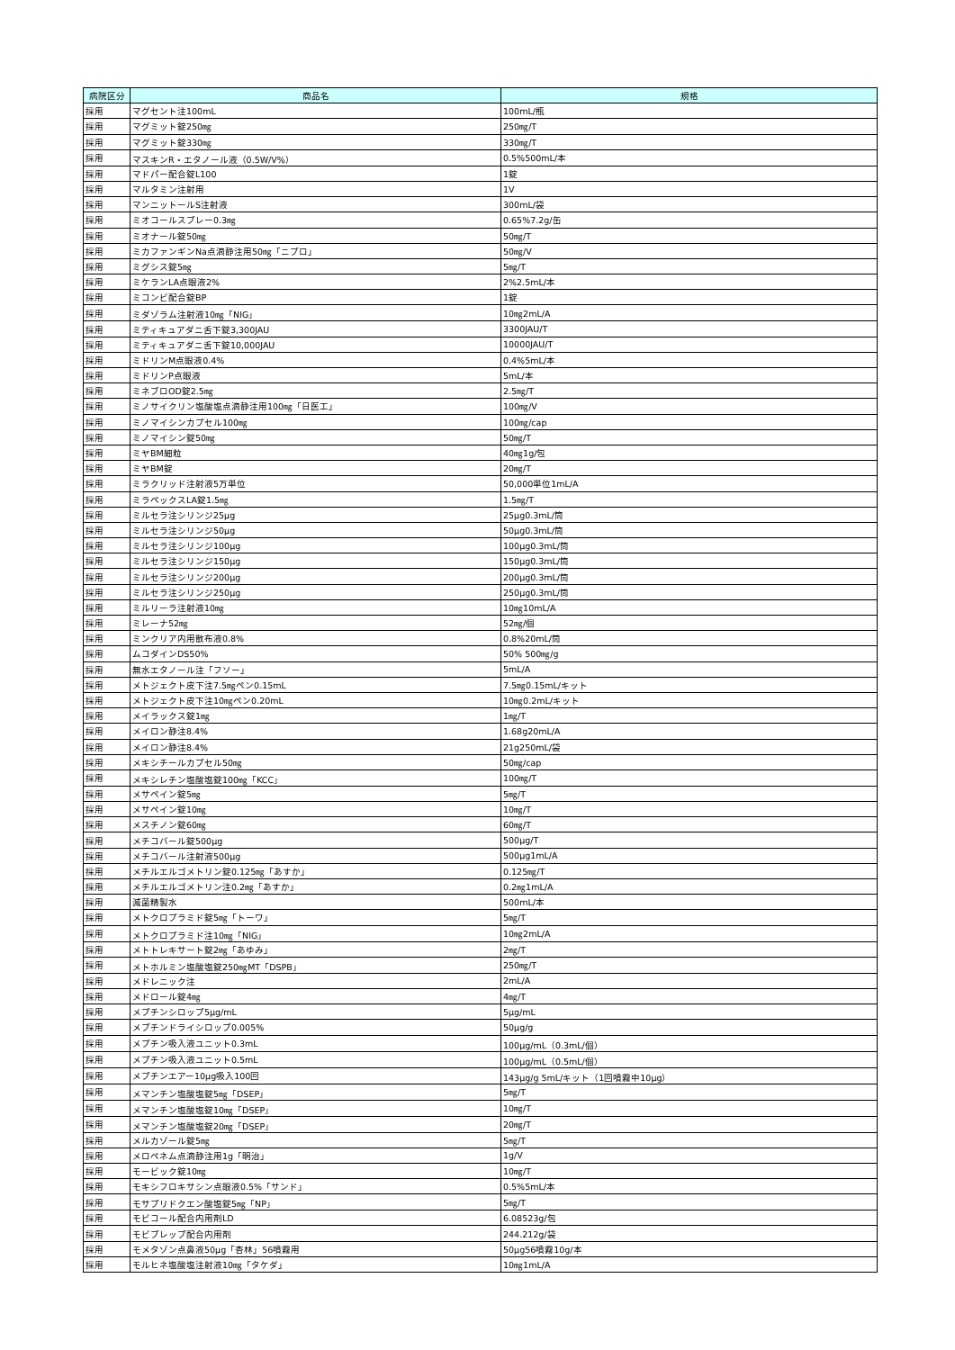| 病院区分 | 商品名 | 規格 |
| --- | --- | --- |
| 採用 | マグセント注100mL | 100mL/瓶 |
| 採用 | マグミット錠250㎎ | 250㎎/T |
| 採用 | マグミット錠330㎎ | 330㎎/T |
| 採用 | マスキンR・エタノール液（0.5W/V%） | 0.5%500mL/本 |
| 採用 | マドパー配合錠L100 | 1錠 |
| 採用 | マルタミン注射用 | 1V |
| 採用 | マンニットールS注射液 | 300mL/袋 |
| 採用 | ミオコールスプレー0.3㎎ | 0.65%7.2g/缶 |
| 採用 | ミオナール錠50㎎ | 50㎎/T |
| 採用 | ミカファンギンNa点滴静注用50㎎「ニプロ」 | 50㎎/V |
| 採用 | ミグシス錠5㎎ | 5㎎/T |
| 採用 | ミケランLA点眼液2% | 2%2.5mL/本 |
| 採用 | ミコンビ配合錠BP | 1錠 |
| 採用 | ミダゾラム注射液10㎎「NIG」 | 10㎎2mL/A |
| 採用 | ミティキュアダニ舌下錠3,300JAU | 3300JAU/T |
| 採用 | ミティキュアダニ舌下錠10,000JAU | 10000JAU/T |
| 採用 | ミドリンM点眼液0.4% | 0.4%5mL/本 |
| 採用 | ミドリンP点眼液 | 5mL/本 |
| 採用 | ミネブロOD錠2.5㎎ | 2.5㎎/T |
| 採用 | ミノサイクリン塩酸塩点滴静注用100㎎「日医工」 | 100㎎/V |
| 採用 | ミノマイシンカプセル100㎎ | 100㎎/cap |
| 採用 | ミノマイシン錠50㎎ | 50㎎/T |
| 採用 | ミヤBM細粒 | 40㎎1g/包 |
| 採用 | ミヤBM錠 | 20㎎/T |
| 採用 | ミラクリッド注射液5万単位 | 50,000単位1mL/A |
| 採用 | ミラペックスLA錠1.5㎎ | 1.5㎎/T |
| 採用 | ミルセラ注シリンジ25μg | 25μg0.3mL/筒 |
| 採用 | ミルセラ注シリンジ50μg | 50μg0.3mL/筒 |
| 採用 | ミルセラ注シリンジ100μg | 100μg0.3mL/筒 |
| 採用 | ミルセラ注シリンジ150μg | 150μg0.3mL/筒 |
| 採用 | ミルセラ注シリンジ200μg | 200μg0.3mL/筒 |
| 採用 | ミルセラ注シリンジ250μg | 250μg0.3mL/筒 |
| 採用 | ミルリーラ注射液10㎎ | 10㎎10mL/A |
| 採用 | ミレーナ52㎎ | 52㎎/個 |
| 採用 | ミンクリア内用散布液0.8% | 0.8%20mL/筒 |
| 採用 | ムコダインDS50% | 50% 500㎎/g |
| 採用 | 無水エタノール注「フソー」 | 5mL/A |
| 採用 | メトジェクト皮下注7.5㎎ペン0.15mL | 7.5㎎0.15mL/キット |
| 採用 | メトジェクト皮下注10㎎ペン0.20mL | 10㎎0.2mL/キット |
| 採用 | メイラックス錠1㎎ | 1㎎/T |
| 採用 | メイロン静注8.4% | 1.68g20mL/A |
| 採用 | メイロン静注8.4% | 21g250mL/袋 |
| 採用 | メキシチールカプセル50㎎ | 50㎎/cap |
| 採用 | メキシレチン塩酸塩錠100㎎「KCC」 | 100㎎/T |
| 採用 | メサペイン錠5㎎ | 5㎎/T |
| 採用 | メサペイン錠10㎎ | 10㎎/T |
| 採用 | メスチノン錠60㎎ | 60㎎/T |
| 採用 | メチコバール錠500μg | 500μg/T |
| 採用 | メチコバール注射液500μg | 500μg1mL/A |
| 採用 | メチルエルゴメトリン錠0.125㎎「あすか」 | 0.125㎎/T |
| 採用 | メチルエルゴメトリン注0.2㎎「あすか」 | 0.2㎎1mL/A |
| 採用 | 滅菌精製水 | 500mL/本 |
| 採用 | メトクロプラミド錠5㎎「トーワ」 | 5㎎/T |
| 採用 | メトクロプラミド注10㎎「NIG」 | 10㎎2mL/A |
| 採用 | メトトレキサート錠2㎎「あゆみ」 | 2㎎/T |
| 採用 | メトホルミン塩酸塩錠250㎎MT「DSPB」 | 250㎎/T |
| 採用 | メドレニック注 | 2mL/A |
| 採用 | メドロール錠4㎎ | 4㎎/T |
| 採用 | メプチンシロップ5μg/mL | 5μg/mL |
| 採用 | メプチンドライシロップ0.005% | 50μg/g |
| 採用 | メプチン吸入液ユニット0.3mL | 100μg/mL（0.3mL/個） |
| 採用 | メプチン吸入液ユニット0.5mL | 100μg/mL（0.5mL/個） |
| 採用 | メプチンエアー10μg吸入100回 | 143μg/g 5mL/キット（1回噴霧中10μg） |
| 採用 | メマンチン塩酸塩錠5㎎「DSEP」 | 5㎎/T |
| 採用 | メマンチン塩酸塩錠10㎎「DSEP」 | 10㎎/T |
| 採用 | メマンチン塩酸塩錠20㎎「DSEP」 | 20㎎/T |
| 採用 | メルカゾール錠5㎎ | 5㎎/T |
| 採用 | メロペネム点滴静注用1g「明治」 | 1g/V |
| 採用 | モービック錠10㎎ | 10㎎/T |
| 採用 | モキシフロキサシン点眼液0.5%「サンド」 | 0.5%5mL/本 |
| 採用 | モサプリドクエン酸塩錠5㎎「NP」 | 5㎎/T |
| 採用 | モビコール配合内用剤LD | 6.08523g/包 |
| 採用 | モビプレップ配合内用剤 | 244.212g/袋 |
| 採用 | モメタゾン点鼻液50μg「杏林」56噴霧用 | 50μg56噴霧10g/本 |
| 採用 | モルヒネ塩酸塩注射液10㎎「タケダ」 | 10㎎1mL/A |